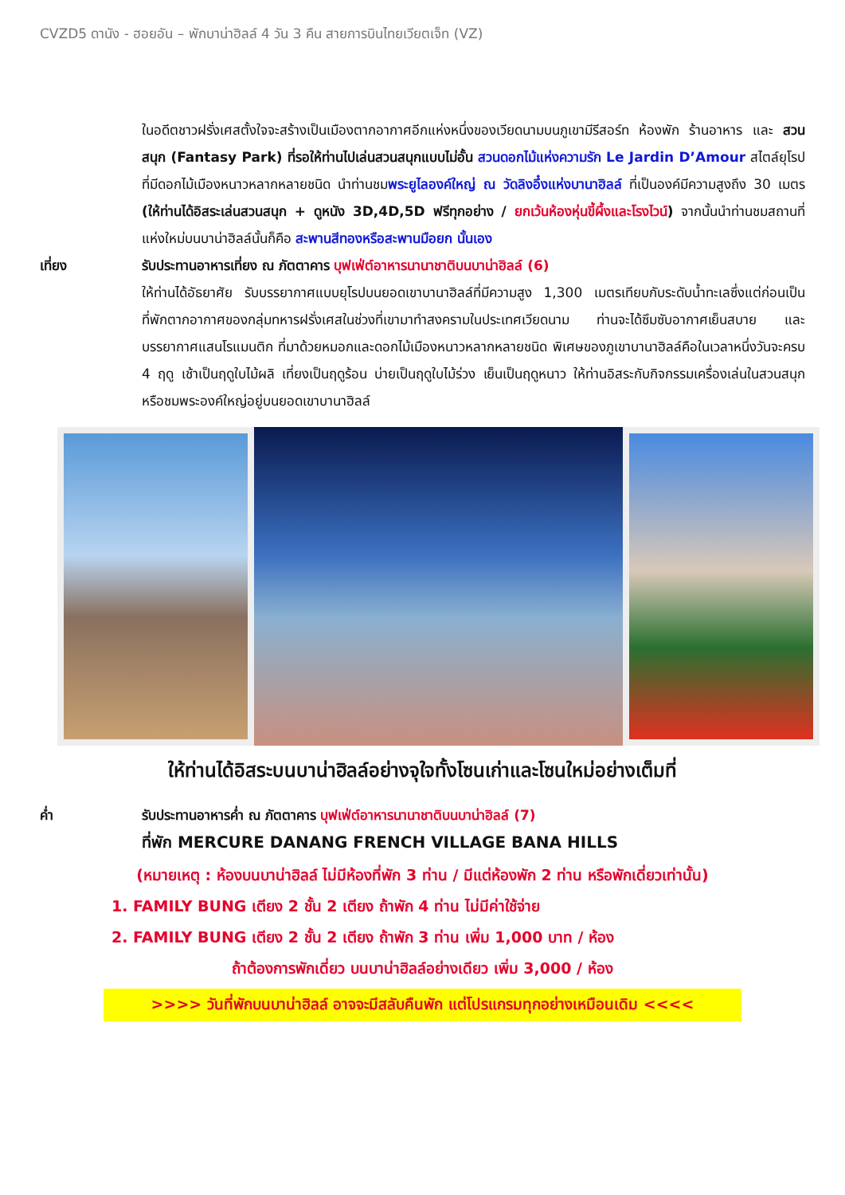CVZD5 ดานัง - ฮอยอัน – พักบาน่าฮิลล์ 4 วัน 3 คืน สายการบินไทยเวียตเจ็ท (VZ)
ในอดีตชาวฝรั่งเศสตั้งใจจะสร้างเป็นเมืองตากอากาศอีกแห่งหนึ่งของเวียดนามบนภูเขามีรีสอร์ท ห้องพัก ร้านอาหาร และ สวนสนุก (Fantasy Park) ที่รอให้ท่านไปเล่นสวนสนุกแบบไม่อั้น สวนดอกไม้แห่งความรัก Le Jardin D’Amour สไตล์ยุโรปที่มีดอกไม้เมืองหนาวหลากหลายชนิด นำท่านชมพระยูไลองค์ใหญ่ ณ วัดลิงอึ๋งแห่งบานาฮิลล์ ที่เป็นองค์มีความสูงถึง 30 เมตร (ให้ท่านได้อิสระเล่นสวนสนุก + ดูหนัง 3D,4D,5D ฟรีทุกอย่าง / ยกเว้นห้องหุ่นขี้ผึ้งและโรงไวน์) จากนั้นนำท่านชมสถานที่แห่งใหม่บนบาน่าฮิลล์นั้นก็คือ สะพานสีทองหรือสะพานมือยก นั้นเอง
เที่ยง รับประทานอาหารเที่ยง ณ ภัตตาคาร บุฟเฟ่ต์อาหารนานาชาติบนบาน่าฮิลล์ (6)
ให้ท่านได้อัธยาศัย รับบรรยากาศแบบยุโรปบนยอดเขาบานาฮิลล์ที่มีความสูง 1,300 เมตรเทียบกับระดับน้ำทะเลซึ่งแต่ก่อนเป็นที่พักตากอากาศของกลุ่มทหารฝรั่งเศสในช่วงที่เขามาทำสงครามในประเทศเวียดนาม ท่านจะได้ซึมซับอากาศเย็นสบาย และบรรยากาศแสนโรแมนติก ที่มาด้วยหมอกและดอกไม้เมืองหนาวหลากหลายชนิด พิเศษของภูเขาบานาฮิลล์คือในเวลาหนึ่งวันจะครบ 4 ฤดู เช้าเป็นฤดูใบไม้ผลิ เที่ยงเป็นฤดูร้อน บ่ายเป็นฤดูใบไม้ร่วง เย็นเป็นฤดูหนาว ให้ท่านอิสระกับกิจกรรมเครื่องเล่นในสวนสนุก หรือชมพระองค์ใหญ่อยู่บนยอดเขาบานาฮิลล์
ให้ท่านได้อิสระบนบาน่าฮิลล์อย่างจุใจทั้งโซนเก่าและโซนใหม่อย่างเต็มที่
ค่ำ รับประทานอาหารค่ำ ณ ภัตตาคาร บุฟเฟ่ต์อาหารนานาชาติบนบาน่าฮิลล์ (7)
ที่พัก MERCURE DANANG FRENCH VILLAGE BANA HILLS
(หมายเหตุ : ห้องบนบาน่าฮิลล์ ไม่มีห้องที่พัก 3 ท่าน / มีแต่ห้องพัก 2 ท่าน หรือพักเดี่ยวเท่านั้น)
1. FAMILY BUNG เตียง 2 ชั้น 2 เตียง ถ้าพัก 4 ท่าน ไม่มีค่าใช้จ่าย
2. FAMILY BUNG เตียง 2 ชั้น 2 เตียง ถ้าพัก 3 ท่าน เพิ่ม 1,000 บาท / ห้อง
ถ้าต้องการพักเดี่ยว บนบาน่าฮิลล์อย่างเดียว เพิ่ม 3,000 / ห้อง
>>>> วันที่พักบนบาน่าฮิลล์ อาจจะมีสลับคืนพัก แต่โปรแกรมทุกอย่างเหมือนเดิม <<<<